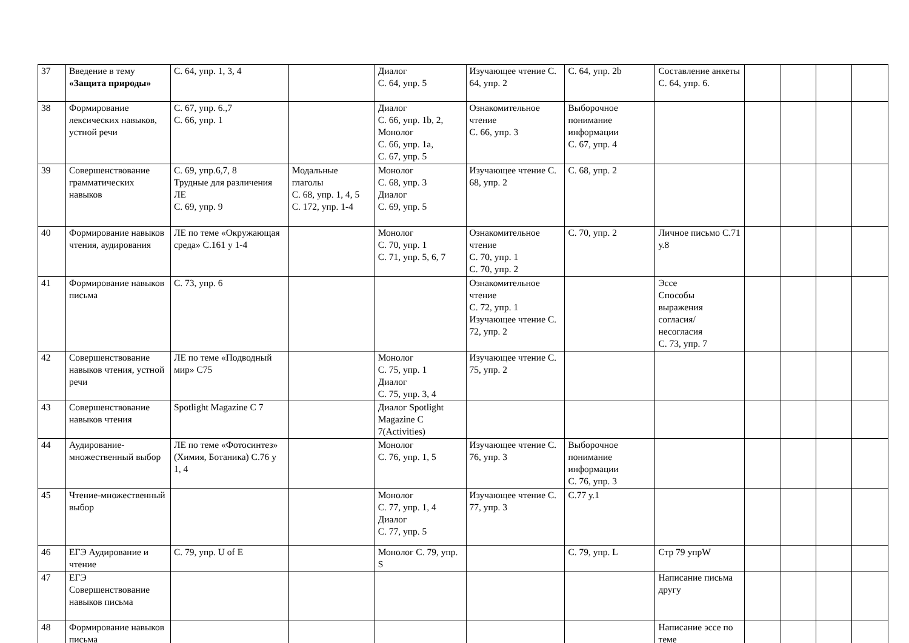| 37 | Введение в тему «Защита природы» | С. 64, упр. 1, 3, 4 | | Диалог С. 64, упр. 5 | Изучающее чтение С. 64, упр. 2 | С. 64, упр. 2b | Составление анкеты С. 64, упр. 6. | | | | |
| 38 | Формирование лексических навыков, устной речи | С. 67, упр. 6.,7 С. 66, упр. 1 | | Диалог С. 66, упр. 1b, 2, Монолог С. 66, упр. 1a, С. 67, упр. 5 | Ознакомительное чтение С. 66, упр. 3 | Выборочное понимание информации С. 67, упр. 4 | | | | | |
| 39 | Совершенствование грамматических навыков | С. 69, упр.6,7, 8 Трудные для различения ЛЕ С. 69, упр. 9 | Модальные глаголы С. 68, упр. 1, 4, 5 С. 172, упр. 1-4 | Монолог С. 68, упр. 3 Диалог С. 69, упр. 5 | Изучающее чтение С. 68, упр. 2 | С. 68, упр. 2 | | | | | |
| 40 | Формирование навыков чтения, аудирования | ЛЕ по теме «Окружающая среда» С.161 у 1-4 | | Монолог С. 70, упр. 1 С. 71, упр. 5, 6, 7 | Ознакомительное чтение С. 70, упр. 1 С. 70, упр. 2 | С. 70, упр. 2 | Личное письмо С.71 у.8 | | | | |
| 41 | Формирование навыков письма | С. 73, упр. 6 | | | Ознакомительное чтение С. 72, упр. 1 Изучающее чтение С. 72, упр. 2 | | Эссе Способы выражения согласия/ несогласия С. 73, упр. 7 | | | | |
| 42 | Совершенствование навыков чтения, устной речи | ЛЕ по теме «Подводный мир» С75 | | Монолог С. 75, упр. 1 Диалог С. 75, упр. 3, 4 | Изучающее чтение С. 75, упр. 2 | | | | | | |
| 43 | Совершенствование навыков чтения | Spotlight Magazine С 7 | | Диалог Spotlight Magazine С 7(Activities) | | | | | | | |
| 44 | Аудирование-множественный выбор | ЛЕ по теме «Фотосинтез» (Химия, Ботаника) С.76 у 1, 4 | | Монолог С. 76, упр. 1, 5 | Изучающее чтение С. 76, упр. 3 | Выборочное понимание информации С. 76, упр. 3 | | | | | |
| 45 | Чтение-множественный выбор | | | Монолог С. 77, упр. 1, 4 Диалог С. 77, упр. 5 | Изучающее чтение С. 77, упр. 3 | С.77 у.1 | | | | | |
| 46 | ЕГЭ Аудирование и чтение | С. 79, упр. U of E | | Монолог С. 79, упр. S | | С. 79, упр. L | Стр 79 упрW | | | | |
| 47 | ЕГЭ Совершенствование навыков письма | | | | | | Написание письма другу | | | | |
| 48 | Формирование навыков письма | | | | | | Написание эссе по теме | | | | |